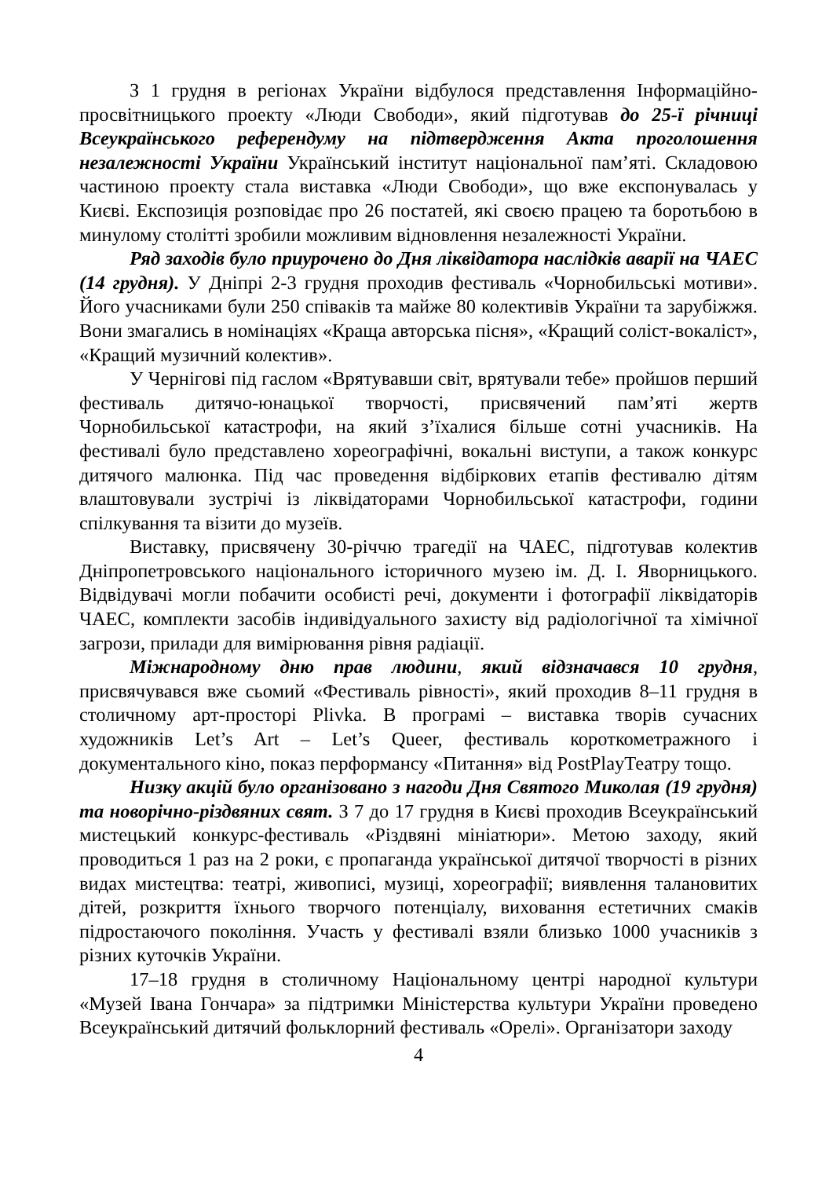З 1 грудня в регіонах України відбулося представлення Інформаційно-просвітницького проекту «Люди Свободи», який підготував до 25-ї річниці Всеукраїнського референдуму на підтвердження Акта проголошення незалежності України Український інститут національної пам’яті. Складовою частиною проекту стала виставка «Люди Свободи», що вже експонувалась у Києві. Експозиція розповідає про 26 постатей, які своєю працею та боротьбою в минулому столітті зробили можливим відновлення незалежності України.
Ряд заходів було приурочено до Дня ліквідатора наслідків аварії на ЧАЕС (14 грудня). У Дніпрі 2-3 грудня проходив фестиваль «Чорнобильські мотиви». Його учасниками були 250 співаків та майже 80 колективів України та зарубіжжя. Вони змагались в номінаціях «Краща авторська пісня», «Кращий соліст-вокаліст», «Кращий музичний колектив».
У Чернігові під гаслом «Врятувавши світ, врятували тебе» пройшов перший фестиваль дитячо-юнацької творчості, присвячений пам’яті жертв Чорнобильської катастрофи, на який з’їхалися більше сотні учасників. На фестивалі було представлено хореографічні, вокальні виступи, а також конкурс дитячого малюнка. Під час проведення відбіркових етапів фестивалю дітям влаштовували зустрічі із ліквідаторами Чорнобильської катастрофи, години спілкування та візити до музеїв.
Виставку, присвячену 30-річчю трагедії на ЧАЕС, підготував колектив Дніпропетровського національного історичного музею ім. Д. І. Яворницького. Відвідувачі могли побачити особисті речі, документи і фотографії ліквідаторів ЧАЕС, комплекти засобів індивідуального захисту від радіологічної та хімічної загрози, прилади для вимірювання рівня радіації.
Міжнародному дню прав людини, який відзначався 10 грудня, присвячувався вже сьомий «Фестиваль рівності», який проходив 8–11 грудня в столичному арт-просторі Plivka. В програмі – виставка творів сучасних художників Let’s Art – Let’s Queer, фестиваль короткометражного і документального кіно, показ перформансу «Питання» від PostPlayТеатру тощо.
Низку акцій було організовано з нагоди Дня Святого Миколая (19 грудня) та новорічно-різдвяних свят. З 7 до 17 грудня в Києві проходив Всеукраїнський мистецький конкурс-фестиваль «Різдвяні мініатюри». Метою заходу, який проводиться 1 раз на 2 роки, є пропаганда української дитячої творчості в різних видах мистецтва: театрі, живописі, музиці, хореографії; виявлення талановитих дітей, розкриття їхнього творчого потенціалу, виховання естетичних смаків підростаючого покоління. Участь у фестивалі взяли близько 1000 учасників з різних куточків України.
17–18 грудня в столичному Національному центрі народної культури «Музей Івана Гончара» за підтримки Міністерства культури України проведено Всеукраїнський дитячий фольклорний фестиваль «Орелі». Організатори заходу
4